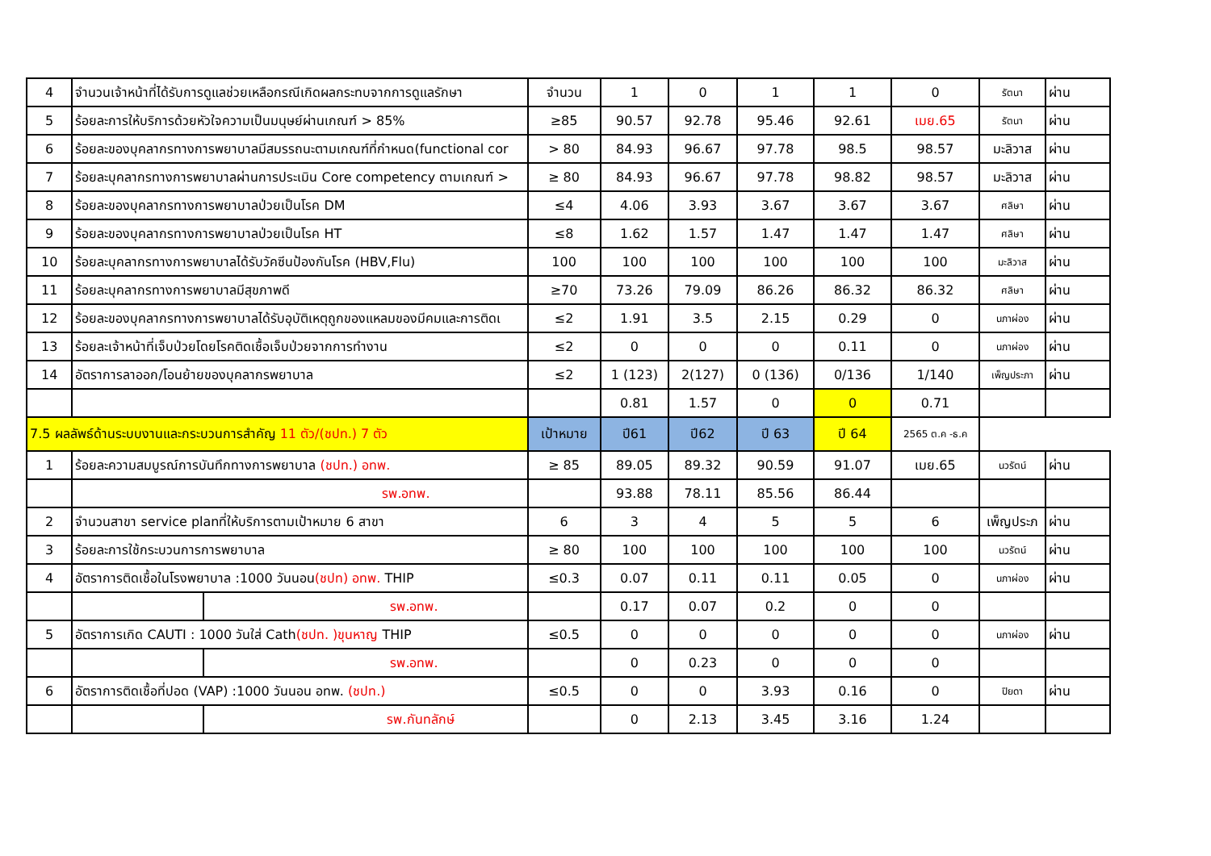| 4 | จำนวนเจ้าหน้าที่ได้รับการดูแลช่วยเหลือกรณีเกิดผลกระทบจากการดูแลรักษา | | จำนวน | 1 | 0 | 1 | 1 | 0 | รัตนา | ผ่าน |
| 5 | ร้อยละการให้บริการด้วยหัวใจความเป็นมนุษย์ผ่านเกณฑ์ > 85% | | ≥85 | 90.57 | 92.78 | 95.46 | 92.61 | เมย.65 | รัตนา | ผ่าน |
| 6 | ร้อยละของบุคลากรทางการพยาบาลมีสมรรถนะตามเกณฑ์ที่กำหนด(functional cor | | > 80 | 84.93 | 96.67 | 97.78 | 98.5 | 98.57 | มะลิวาส | ผ่าน |
| 7 | ร้อยละบุคลากรทางการพยาบาลผ่านการประเมิน Core competency ตามเกณฑ์ > | | ≥ 80 | 84.93 | 96.67 | 97.78 | 98.82 | 98.57 | มะลิวาส | ผ่าน |
| 8 | ร้อยละของบุคลากรทางการพยาบาลป่วยเป็นโรค DM | | ≤4 | 4.06 | 3.93 | 3.67 | 3.67 | 3.67 | ศลิษา | ผ่าน |
| 9 | ร้อยละของบุคลากรทางการพยาบาลป่วยเป็นโรค HT | | ≤8 | 1.62 | 1.57 | 1.47 | 1.47 | 1.47 | ศลิษา | ผ่าน |
| 10 | ร้อยละบุคลากรทางการพยาบาลได้รับวัคซีนป้องกันโรค (HBV,Flu) | | 100 | 100 | 100 | 100 | 100 | 100 | มะลิวาส | ผ่าน |
| 11 | ร้อยละบุคลากรทางการพยาบาลมีสุขภาพดี | | ≥70 | 73.26 | 79.09 | 86.26 | 86.32 | 86.32 | ศลิษา | ผ่าน |
| 12 | ร้อยละของบุคลากรทางการพยาบาลได้รับอุบัติเหตุถูกของแหลมของมีคมและการติดเ | | ≤2 | 1.91 | 3.5 | 2.15 | 0.29 | 0 | นภาผ่อง | ผ่าน |
| 13 | ร้อยละเจ้าหน้าที่เจ็บป่วยโดยโรคติดเชื้อเจ็บป่วยจากการทำงาน | | ≤2 | 0 | 0 | 0 | 0.11 | 0 | นภาผ่อง | ผ่าน |
| 14 | อัตราการลาออก/โอนย้ายของบุคลากรพยาบาล | | ≤2 | 1 (123) | 2(127) | 0 (136) | 0/136 | 1/140 | เพ็ญประภา | ผ่าน |
| | | | | 0.81 | 1.57 | 0 | 0 | 0.71 | | |
| 7.5 ผลลัพธ์ด้านระบบงานและกระบวนการสำคัญ 11 ตัว/(ชปท.) 7 ตัว | | | เป้าหมาย | ปี61 | ปี62 | ปี 63 | ปี 64 | 2565 ต.ค -ธ.ค | | |
| 1 | ร้อยละความสมบูรณ์การบันทึกทางการพยาบาล (ชปท.) อทพ. | | ≥ 85 | 89.05 | 89.32 | 90.59 | 91.07 | เมย.65 | นวรัตน์ | ผ่าน |
| | รพ.อทพ. | | | 93.88 | 78.11 | 85.56 | 86.44 | | | |
| 2 | จำนวนสาขา service planที่ให้บริการตามเป้าหมาย 6 สาขา | | 6 | 3 | 4 | 5 | 5 | 6 | เพ็ญประภ | ผ่าน |
| 3 | ร้อยละการใช้กระบวนการการพยาบาล | | ≥ 80 | 100 | 100 | 100 | 100 | 100 | นวรัตน์ | ผ่าน |
| 4 | อัตราการติดเชื้อในโรงพยาบาล :1000 วันนอน (ชปท) อทพ. THIP | | ≤0.3 | 0.07 | 0.11 | 0.11 | 0.05 | 0 | นภาผ่อง | ผ่าน |
| | | รพ.อทพ. | | 0.17 | 0.07 | 0.2 | 0 | 0 | | |
| 5 | อัตราการเกิด CAUTI : 1000 วันใส่ Cath (ชปท. )ขุนหาญ THIP | | ≤0.5 | 0 | 0 | 0 | 0 | 0 | นภาผ่อง | ผ่าน |
| | | รพ.อทพ. | | 0 | 0.23 | 0 | 0 | 0 | | |
| 6 | อัตราการติดเชื้อที่ปอด (VAP) :1000 วันนอน อทพ. (ชปท.) | | ≤0.5 | 0 | 0 | 3.93 | 0.16 | 0 | ปิยดา | ผ่าน |
| | | รพ.กันทลักษ์ | | 0 | 2.13 | 3.45 | 3.16 | 1.24 | | |